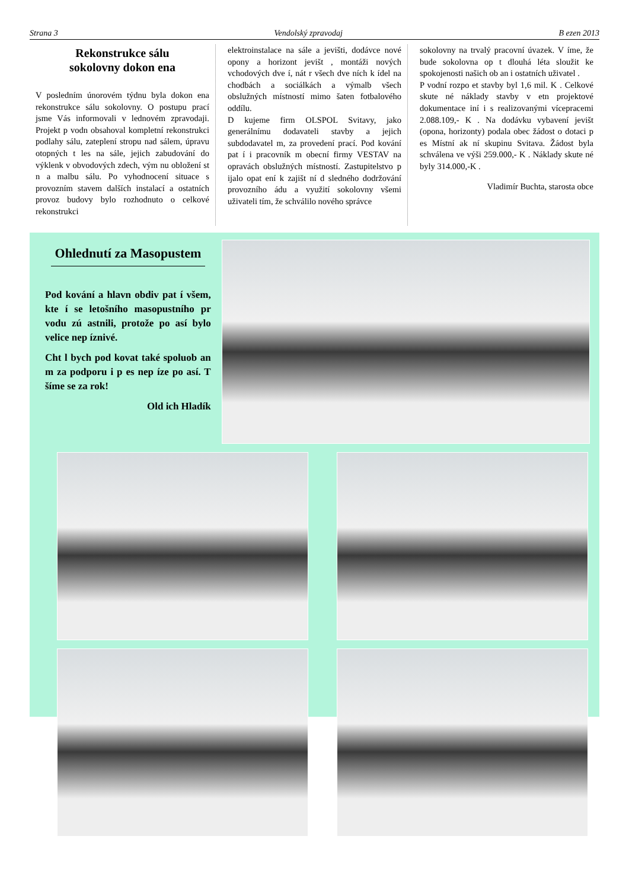Strana 3 Vendolský zpravodaj B ezen 2013
Rekonstrukce sálu
sokolovny dokon ena
V posledním únorovém týdnu byla dokon ena rekonstrukce sálu sokolovny. O postupu prací jsme Vás informovali v lednovém zpravodaji. Projekt p vodn obsahoval kompletní rekonstrukci podlahy sálu, zateplení stropu nad sálem, úpravu otopných t les na sále, jejich zabudování do výklenk v obvodových zdech, vým nu obložení st n a malbu sálu. Po vyhodnocení situace s provozním stavem dalších instalací a ostatních provoz budovy bylo rozhodnuto o celkové rekonstrukci
elektroinstalace na sále a jevišti, dodávce nové opony a horizont jevišt , montáži nových vchodových dve í, nát r všech dve ních k ídel na chodbách a sociálkách a výmalb všech obslužných místností mimo šaten fotbalového oddílu.
D kujeme firm OLSPOL Svitavy, jako generálnímu dodavateli stavby a jejich subdodavatel m, za provedení prací. Pod kování pat í i pracovník m obecní firmy VESTAV na opravách obslužných místností. Zastupitelstvo p ijalo opat ení k zajišt ní d sledného dodržování provozního ádu a využití sokolovny všemi uživateli tím, že schválilo nového správce
sokolovny na trvalý pracovní úvazek. V íme, že bude sokolovna op t dlouhá léta sloužit ke spokojenosti našich ob an i ostatních uživatel .
P vodní rozpo et stavby byl 1,6 mil. K . Celkové skute né náklady stavby v etn projektové dokumentace iní i s realizovanými vícepracemi 2.088.109,- K . Na dodávku vybavení jevišt (opona, horizonty) podala obec žádost o dotaci p es Místní ak ní skupinu Svitava. Žádost byla schválena ve výši 259.000,- K . Náklady skute né byly 314.000,-K .
Vladimír Buchta, starosta obce
Ohlednutí za Masopustem
Pod kování a hlavn obdiv pat í všem, kte í se letošního masopustního pr vodu zú astnili, protože po así bylo velice nep íznivé.
Cht l bych pod kovat také spoluob an m za podporu i p es nep íze po así. T šíme se za rok!
Old ich Hladík